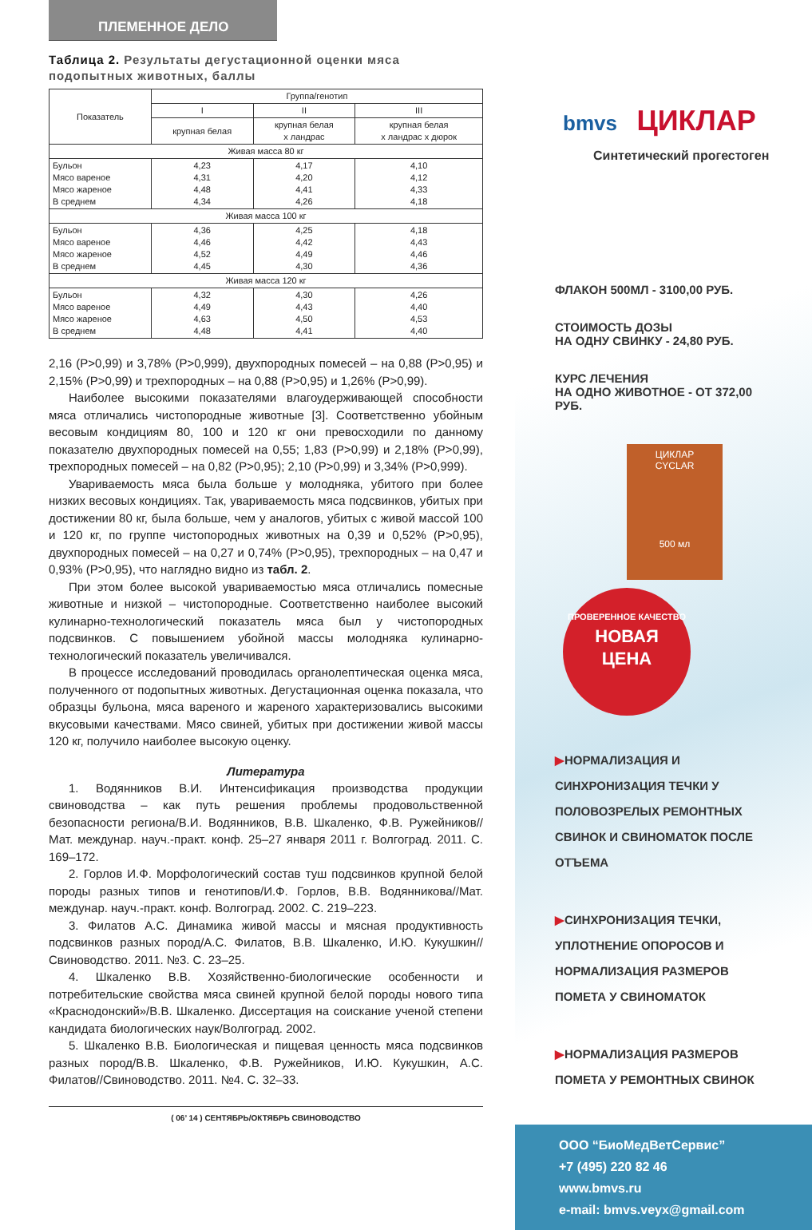ПЛЕМЕННОЕ ДЕЛО
Таблица 2. Результаты дегустационной оценки мяса подопытных животных, баллы
| Показатель | Группа/генотип | | |
| --- | --- | --- | --- |
| | I | II | III |
| | крупная белая | крупная белая х ландрас | крупная белая х ландрас х дюрок |
| Живая масса 80 кг | | | |
| Бульон Мясо вареное Мясо жареное В среднем | 4,23 4,31 4,48 4,34 | 4,17 4,20 4,41 4,26 | 4,10 4,12 4,33 4,18 |
| Живая масса 100 кг | | | |
| Бульон Мясо вареное Мясо жареное В среднем | 4,36 4,46 4,52 4,45 | 4,25 4,42 4,49 4,30 | 4,18 4,43 4,46 4,36 |
| Живая масса 120 кг | | | |
| Бульон Мясо вареное Мясо жареное В среднем | 4,32 4,49 4,63 4,48 | 4,30 4,43 4,50 4,41 | 4,26 4,40 4,53 4,40 |
2,16 (P>0,99) и 3,78% (P>0,999), двухпородных помесей – на 0,88 (P>0,95) и 2,15% (P>0,99) и трехпородных – на 0,88 (P>0,95) и 1,26% (P>0,99).
Наиболее высокими показателями влагоудерживающей способности мяса отличались чистопородные животные [3]. Соответственно убойным весовым кондициям 80, 100 и 120 кг они превосходили по данному показателю двухпородных помесей на 0,55; 1,83 (P>0,99) и 2,18% (P>0,99), трехпородных помесей – на 0,82 (P>0,95); 2,10 (P>0,99) и 3,34% (P>0,999).
Увариваемость мяса была больше у молодняка, убитого при более низких весовых кондициях. Так, увариваемость мяса подсвинков, убитых при достижении 80 кг, была больше, чем у аналогов, убитых с живой массой 100 и 120 кг, по группе чистопородных животных на 0,39 и 0,52% (P>0,95), двухпородных помесей – на 0,27 и 0,74% (P>0,95), трехпородных – на 0,47 и 0,93% (P>0,95), что наглядно видно из табл. 2.
При этом более высокой увариваемостью мяса отличались помесные животные и низкой – чистопородные. Соответственно наиболее высокий кулинарно-технологический показатель мяса был у чистопородных подсвинков. С повышением убойной массы молодняка кулинарно-технологический показатель увеличивался.
В процессе исследований проводилась органолептическая оценка мяса, полученного от подопытных животных. Дегустационная оценка показала, что образцы бульона, мяса вареного и жареного характеризовались высокими вкусовыми качествами. Мясо свиней, убитых при достижении живой массы 120 кг, получило наиболее высокую оценку.
Литература
1. Водянников В.И. Интенсификация производства продукции свиноводства – как путь решения проблемы продовольственной безопасности региона/В.И. Водянников, В.В. Шкаленко, Ф.В. Ружейников//Мат. междунар. науч.-практ. конф. 25–27 января 2011 г. Волгоград. 2011. С. 169–172.
2. Горлов И.Ф. Морфологический состав туш подсвинков крупной белой породы разных типов и генотипов/И.Ф. Горлов, В.В. Водянникова//Мат. междунар. науч.-практ. конф. Волгоград. 2002. С. 219–223.
3. Филатов А.С. Динамика живой массы и мясная продуктивность подсвинков разных пород/А.С. Филатов, В.В. Шкаленко, И.Ю. Кукушкин//Свиноводство. 2011. №3. С. 23–25.
4. Шкаленко В.В. Хозяйственно-биологические особенности и потребительские свойства мяса свиней крупной белой породы нового типа «Краснодонский»/В.В. Шкаленко. Диссертация на соискание ученой степени кандидата биологических наук/Волгоград. 2002.
5. Шкаленко В.В. Биологическая и пищевая ценность мяса подсвинков разных пород/В.В. Шкаленко, Ф.В. Ружейников, И.Ю. Кукушкин, А.С. Филатов//Свиноводство. 2011. №4. С. 32–33.
( 06’ 14 ) СЕНТЯБРЬ/ОКТЯБРЬ СВИНОВОДСТВО
bmvs ЦИКЛАР
Синтетический прогестоген
ФЛАКОН 500МЛ - 3100,00 РУБ.
СТОИМОСТЬ ДОЗЫ
НА ОДНУ СВИНКУ - 24,80 РУБ.
КУРС ЛЕЧЕНИЯ
НА ОДНО ЖИВОТНОЕ - ОТ 372,00 РУБ.
ЦИКЛАР
CYCLAR
500 мл
ПРОВЕРЕННОЕ КАЧЕСТВО
НОВАЯ
ЦЕНА
▶НОРМАЛИЗАЦИЯ И СИНХРОНИЗАЦИЯ ТЕЧКИ У ПОЛОВОЗРЕЛЫХ РЕМОНТНЫХ СВИНОК И СВИНОМАТОК ПОСЛЕ ОТЪЕМА
▶СИНХРОНИЗАЦИЯ ТЕЧКИ, УПЛОТНЕНИЕ ОПОРОСОВ И НОРМАЛИЗАЦИЯ РАЗМЕРОВ ПОМЕТА У СВИНОМАТОК
▶НОРМАЛИЗАЦИЯ РАЗМЕРОВ ПОМЕТА У РЕМОНТНЫХ СВИНОК
ООО “БиоМедВетСервис”
+7 (495) 220 82 46
www.bmvs.ru
e-mail: bmvs.veyx@gmail.com